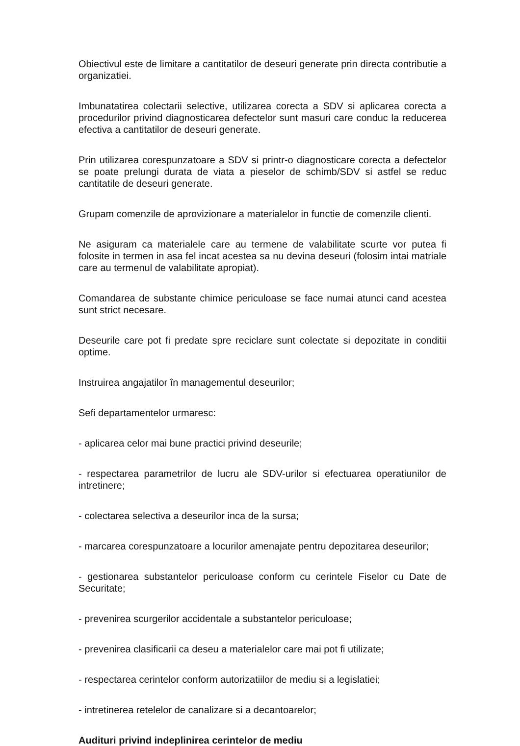Obiectivul este de limitare a cantitatilor de deseuri generate prin directa contributie a organizatiei.
Imbunatatirea colectarii selective, utilizarea corecta a SDV si aplicarea corecta a procedurilor privind diagnosticarea defectelor sunt masuri care conduc la reducerea efectiva a cantitatilor de deseuri generate.
Prin utilizarea corespunzatoare a SDV si printr-o diagnosticare corecta a defectelor se poate prelungi durata de viata a pieselor de schimb/SDV si astfel se reduc cantitatile de deseuri generate.
Grupam comenzile de aprovizionare a materialelor in functie de comenzile clienti.
Ne asiguram ca materialele care au termene de valabilitate scurte vor putea fi folosite in termen in asa fel incat acestea sa nu devina deseuri (folosim intai matriale care au termenul de valabilitate apropiat).
Comandarea de substante chimice periculoase se face numai atunci cand acestea sunt strict necesare.
Deseurile care pot fi predate spre reciclare sunt colectate si depozitate in conditii optime.
Instruirea angajatilor în managementul deseurilor;
Sefi departamentelor urmaresc:
- aplicarea celor mai bune practici privind deseurile;
- respectarea parametrilor de lucru ale SDV-urilor si efectuarea operatiunilor de intretinere;
- colectarea selectiva a deseurilor inca de la sursa;
- marcarea corespunzatoare a locurilor amenajate pentru depozitarea deseurilor;
- gestionarea substantelor periculoase conform cu cerintele Fiselor cu Date de Securitate;
- prevenirea scurgerilor accidentale a substantelor periculoase;
- prevenirea clasificarii ca deseu a materialelor care mai pot fi utilizate;
- respectarea cerintelor conform autorizatiilor de mediu si a legislatiei;
- intretinerea retelelor de canalizare si a decantoarelor;
Audituri privind indeplinirea cerintelor de mediu